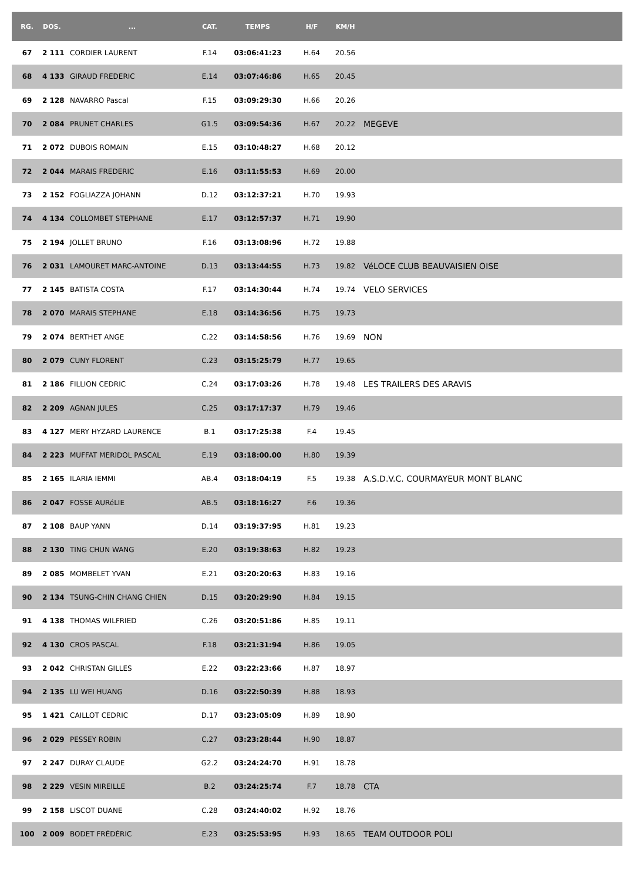| RG. | DOS. | ... | CAT. | TEMPS | H/F | KM/H | |
| --- | --- | --- | --- | --- | --- | --- | --- |
| 67 | 2 111 | CORDIER LAURENT | F.14 | 03:06:41:23 | H.64 | 20.56 | |
| 68 | 4 133 | GIRAUD FREDERIC | E.14 | 03:07:46:86 | H.65 | 20.45 | |
| 69 | 2 128 | NAVARRO Pascal | F.15 | 03:09:29:30 | H.66 | 20.26 | |
| 70 | 2 084 | PRUNET CHARLES | G1.5 | 03:09:54:36 | H.67 | 20.22 | MEGEVE |
| 71 | 2 072 | DUBOIS ROMAIN | E.15 | 03:10:48:27 | H.68 | 20.12 | |
| 72 | 2 044 | MARAIS FREDERIC | E.16 | 03:11:55:53 | H.69 | 20.00 | |
| 73 | 2 152 | FOGLIAZZA JOHANN | D.12 | 03:12:37:21 | H.70 | 19.93 | |
| 74 | 4 134 | COLLOMBET STEPHANE | E.17 | 03:12:57:37 | H.71 | 19.90 | |
| 75 | 2 194 | JOLLET BRUNO | F.16 | 03:13:08:96 | H.72 | 19.88 | |
| 76 | 2 031 | LAMOURET MARC-ANTOINE | D.13 | 03:13:44:55 | H.73 | 19.82 | VéLOCE CLUB BEAUVAISIEN OISE |
| 77 | 2 145 | BATISTA COSTA | F.17 | 03:14:30:44 | H.74 | 19.74 | VELO SERVICES |
| 78 | 2 070 | MARAIS STEPHANE | E.18 | 03:14:36:56 | H.75 | 19.73 | |
| 79 | 2 074 | BERTHET ANGE | C.22 | 03:14:58:56 | H.76 | 19.69 | NON |
| 80 | 2 079 | CUNY FLORENT | C.23 | 03:15:25:79 | H.77 | 19.65 | |
| 81 | 2 186 | FILLION CEDRIC | C.24 | 03:17:03:26 | H.78 | 19.48 | LES TRAILERS DES ARAVIS |
| 82 | 2 209 | AGNAN JULES | C.25 | 03:17:17:37 | H.79 | 19.46 | |
| 83 | 4 127 | MERY HYZARD LAURENCE | B.1 | 03:17:25:38 | F.4 | 19.45 | |
| 84 | 2 223 | MUFFAT MERIDOL PASCAL | E.19 | 03:18:00.00 | H.80 | 19.39 | |
| 85 | 2 165 | ILARIA IEMMI | AB.4 | 03:18:04:19 | F.5 | 19.38 | A.S.D.V.C. COURMAYEUR MONT BLANC |
| 86 | 2 047 | FOSSE AURéLIE | AB.5 | 03:18:16:27 | F.6 | 19.36 | |
| 87 | 2 108 | BAUP YANN | D.14 | 03:19:37:95 | H.81 | 19.23 | |
| 88 | 2 130 | TING CHUN WANG | E.20 | 03:19:38:63 | H.82 | 19.23 | |
| 89 | 2 085 | MOMBELET YVAN | E.21 | 03:20:20:63 | H.83 | 19.16 | |
| 90 | 2 134 | TSUNG-CHIN CHANG CHIEN | D.15 | 03:20:29:90 | H.84 | 19.15 | |
| 91 | 4 138 | THOMAS WILFRIED | C.26 | 03:20:51:86 | H.85 | 19.11 | |
| 92 | 4 130 | CROS PASCAL | F.18 | 03:21:31:94 | H.86 | 19.05 | |
| 93 | 2 042 | CHRISTAN GILLES | E.22 | 03:22:23:66 | H.87 | 18.97 | |
| 94 | 2 135 | LU WEI HUANG | D.16 | 03:22:50:39 | H.88 | 18.93 | |
| 95 | 1 421 | CAILLOT CEDRIC | D.17 | 03:23:05:09 | H.89 | 18.90 | |
| 96 | 2 029 | PESSEY ROBIN | C.27 | 03:23:28:44 | H.90 | 18.87 | |
| 97 | 2 247 | DURAY CLAUDE | G2.2 | 03:24:24:70 | H.91 | 18.78 | |
| 98 | 2 229 | VESIN MIREILLE | B.2 | 03:24:25:74 | F.7 | 18.78 | CTA |
| 99 | 2 158 | LISCOT DUANE | C.28 | 03:24:40:02 | H.92 | 18.76 | |
| 100 | 2 009 | BODET FRÉDÉRIC | E.23 | 03:25:53:95 | H.93 | 18.65 | TEAM OUTDOOR POLI |